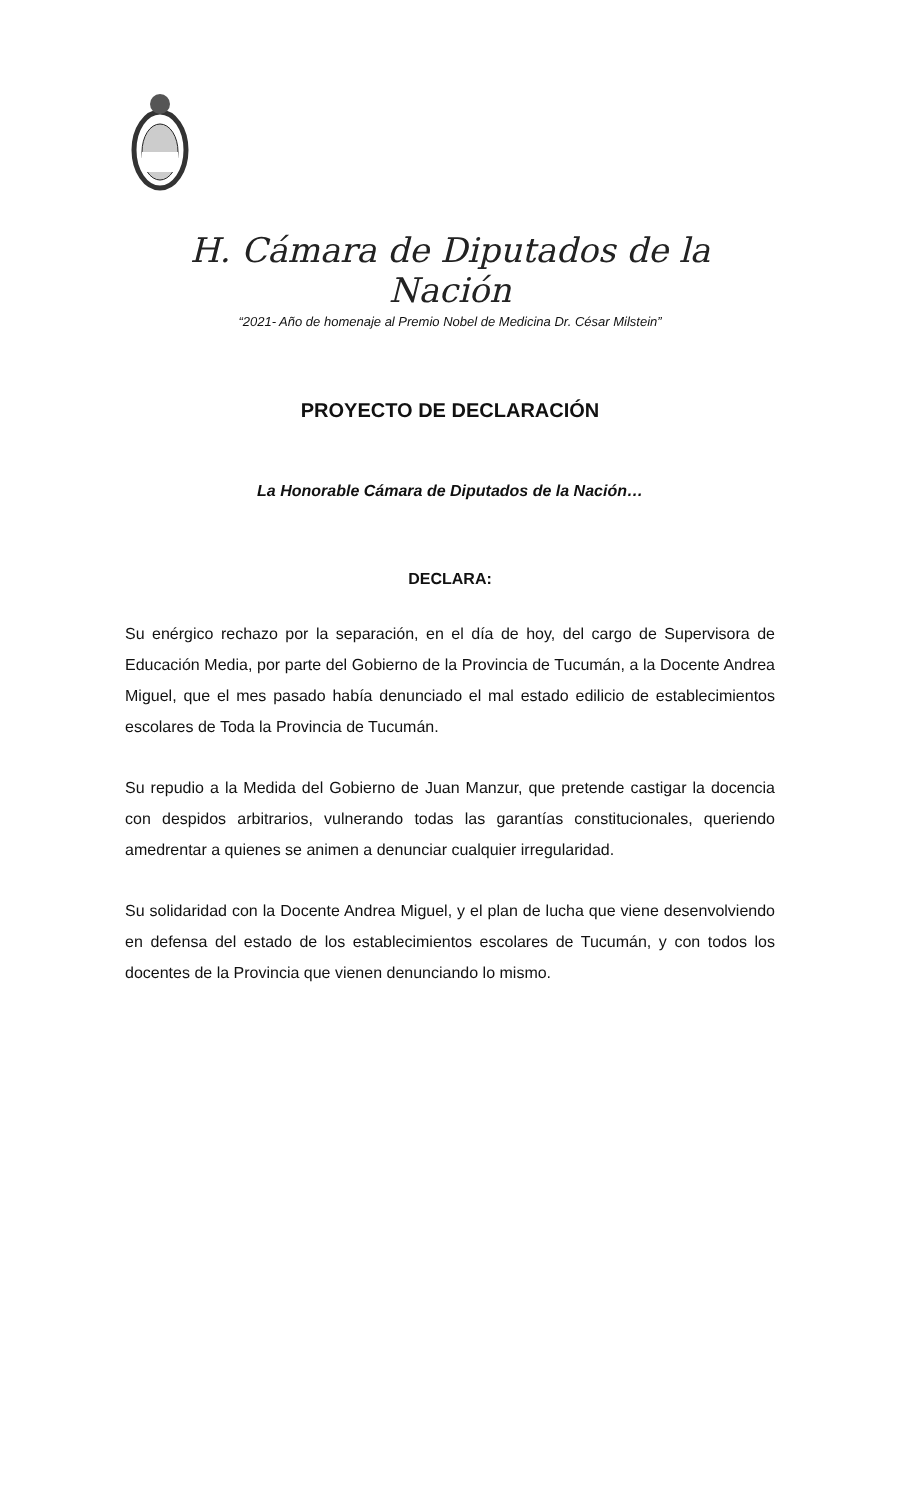H. Cámara de Diputados de la Nación
“2021- Año de homenaje al Premio Nobel de Medicina Dr. César Milstein”
PROYECTO DE DECLARACIÓN
La Honorable Cámara de Diputados de la Nación…
DECLARA:
Su enérgico rechazo por la separación, en el día de hoy, del cargo de Supervisora de Educación Media, por parte del Gobierno de la Provincia de Tucumán, a la Docente Andrea Miguel, que el mes pasado había denunciado el mal estado edilicio de establecimientos escolares de Toda la Provincia de Tucumán.
Su repudio a la Medida del Gobierno de Juan Manzur, que pretende castigar la docencia con despidos arbitrarios, vulnerando todas las garantías constitucionales, queriendo amedrentar a quienes se animen a denunciar cualquier irregularidad.
Su solidaridad con la Docente Andrea Miguel, y el plan de lucha que viene desenvolviendo en defensa del estado de los establecimientos escolares de Tucumán, y con todos los docentes de la Provincia que vienen denunciando lo mismo.